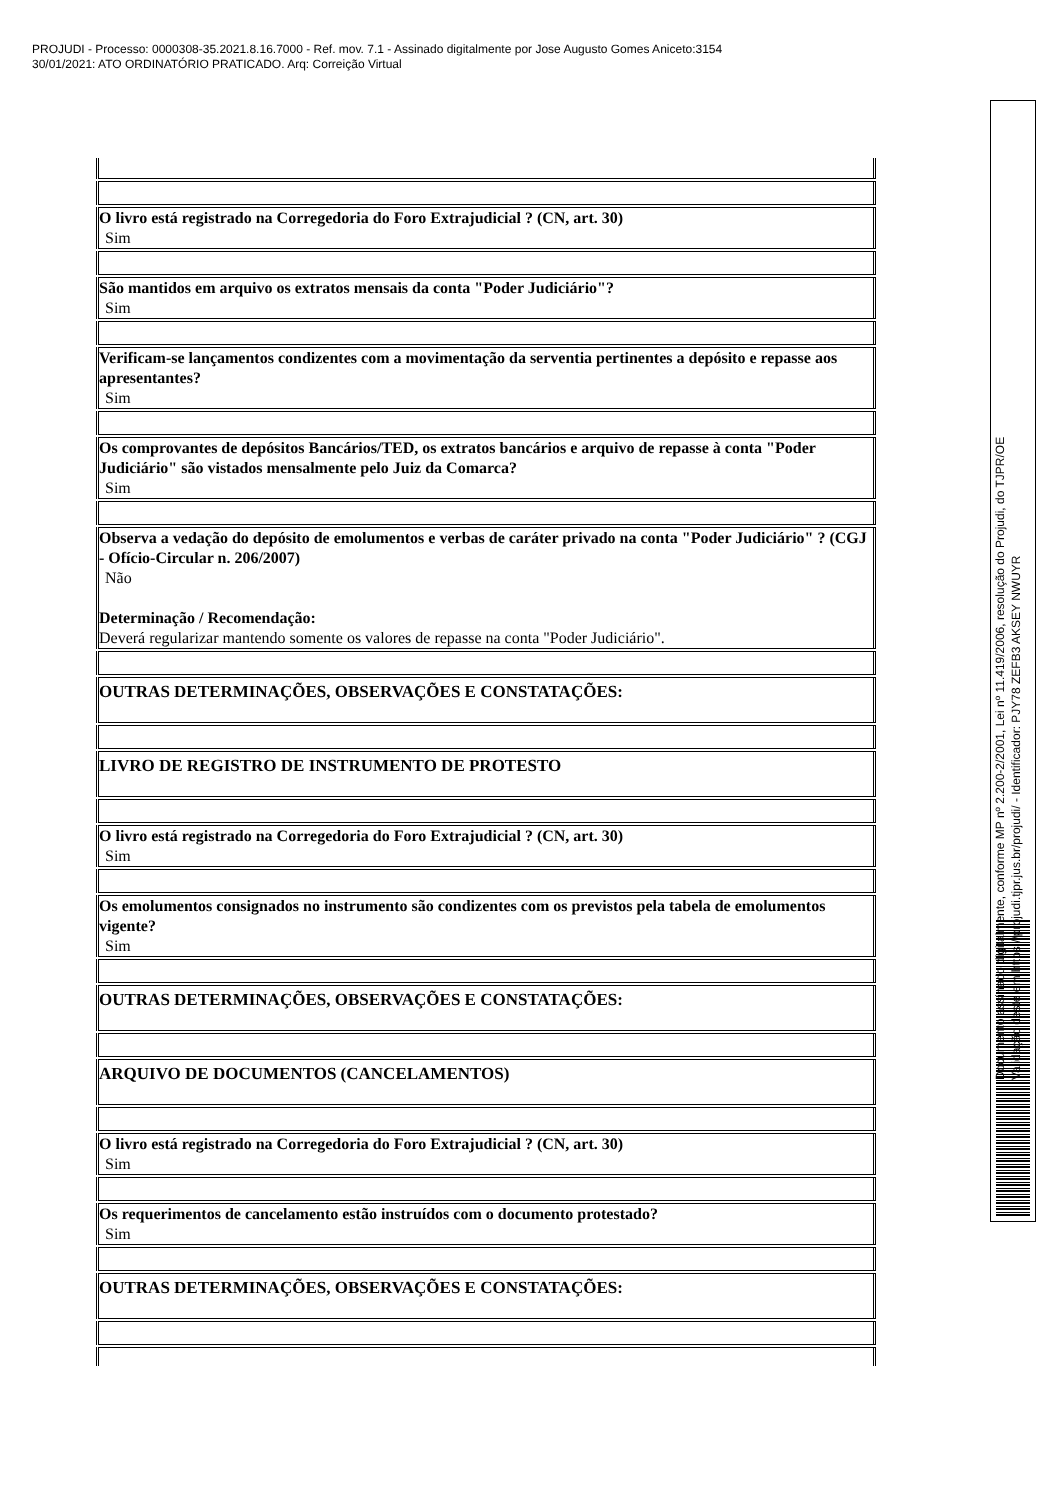PROJUDI - Processo: 0000308-35.2021.8.16.7000 - Ref. mov. 7.1 - Assinado digitalmente por Jose Augusto Gomes Aniceto:3154
30/01/2021: ATO ORDINATÓRIO PRATICADO. Arq: Correição Virtual
O livro está registrado na Corregedoria do Foro Extrajudicial ? (CN, art. 30)
Sim
São mantidos em arquivo os extratos mensais da conta "Poder Judiciário"?
Sim
Verificam-se lançamentos condizentes com a movimentação da serventia pertinentes a depósito e repasse aos apresentantes?
Sim
Os comprovantes de depósitos Bancários/TED, os extratos bancários e arquivo de repasse à conta "Poder Judiciário" são vistados mensalmente pelo Juiz da Comarca?
Sim
Observa a vedação do depósito de emolumentos e verbas de caráter privado na conta "Poder Judiciário" ? (CGJ - Ofício-Circular n. 206/2007)
Não
Determinação / Recomendação:
Deverá regularizar mantendo somente os valores de repasse na conta "Poder Judiciário".
OUTRAS DETERMINAÇÕES, OBSERVAÇÕES E CONSTATAÇÕES:
LIVRO DE REGISTRO DE INSTRUMENTO DE PROTESTO
O livro está registrado na Corregedoria do Foro Extrajudicial ? (CN, art. 30)
Sim
Os emolumentos consignados no instrumento são condizentes com os previstos pela tabela de emolumentos vigente?
Sim
OUTRAS DETERMINAÇÕES, OBSERVAÇÕES E CONSTATAÇÕES:
ARQUIVO DE DOCUMENTOS (CANCELAMENTOS)
O livro está registrado na Corregedoria do Foro Extrajudicial ? (CN, art. 30)
Sim
Os requerimentos de cancelamento estão instruídos com o documento protestado?
Sim
OUTRAS DETERMINAÇÕES, OBSERVAÇÕES E CONSTATAÇÕES:
Documento assinado digitalmente, conforme MP nº 2.200-2/2001, Lei nº 11.419/2006, resolução do Projudi, do TJPR/OE
Validação deste em https://projudi.tjpr.jus.br/projudi/ - Identificador: PJY78 ZEFB3 AKSEY NWUYR